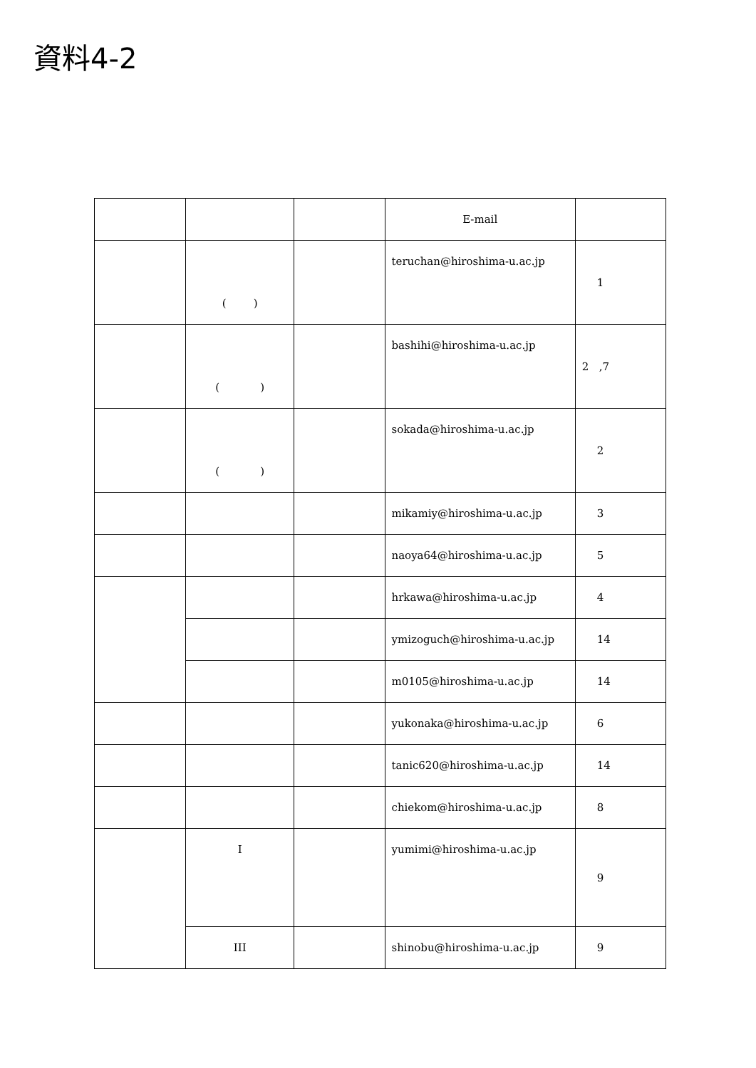資料4-2
| | | | E-mail | |
| | ( ) | | teruchan@hiroshima-u.ac.jp | 1 |
| | ( ) | | bashihi@hiroshima-u.ac.jp | 2 ,7 |
| | ( ) | | sokada@hiroshima-u.ac.jp | 2 |
| | | | mikamiy@hiroshima-u.ac.jp | 3 |
| | | | naoya64@hiroshima-u.ac.jp | 5 |
| | | | hrkawa@hiroshima-u.ac.jp | 4 |
| | | | ymizoguch@hiroshima-u.ac.jp | 14 |
| | | | m0105@hiroshima-u.ac.jp | 14 |
| | | | yukonaka@hiroshima-u.ac.jp | 6 |
| | | | tanic620@hiroshima-u.ac.jp | 14 |
| | | | chiekom@hiroshima-u.ac.jp | 8 |
| | I | | yumimi@hiroshima-u.ac.jp | 9 |
| | III | | shinobu@hiroshima-u.ac.jp | 9 |